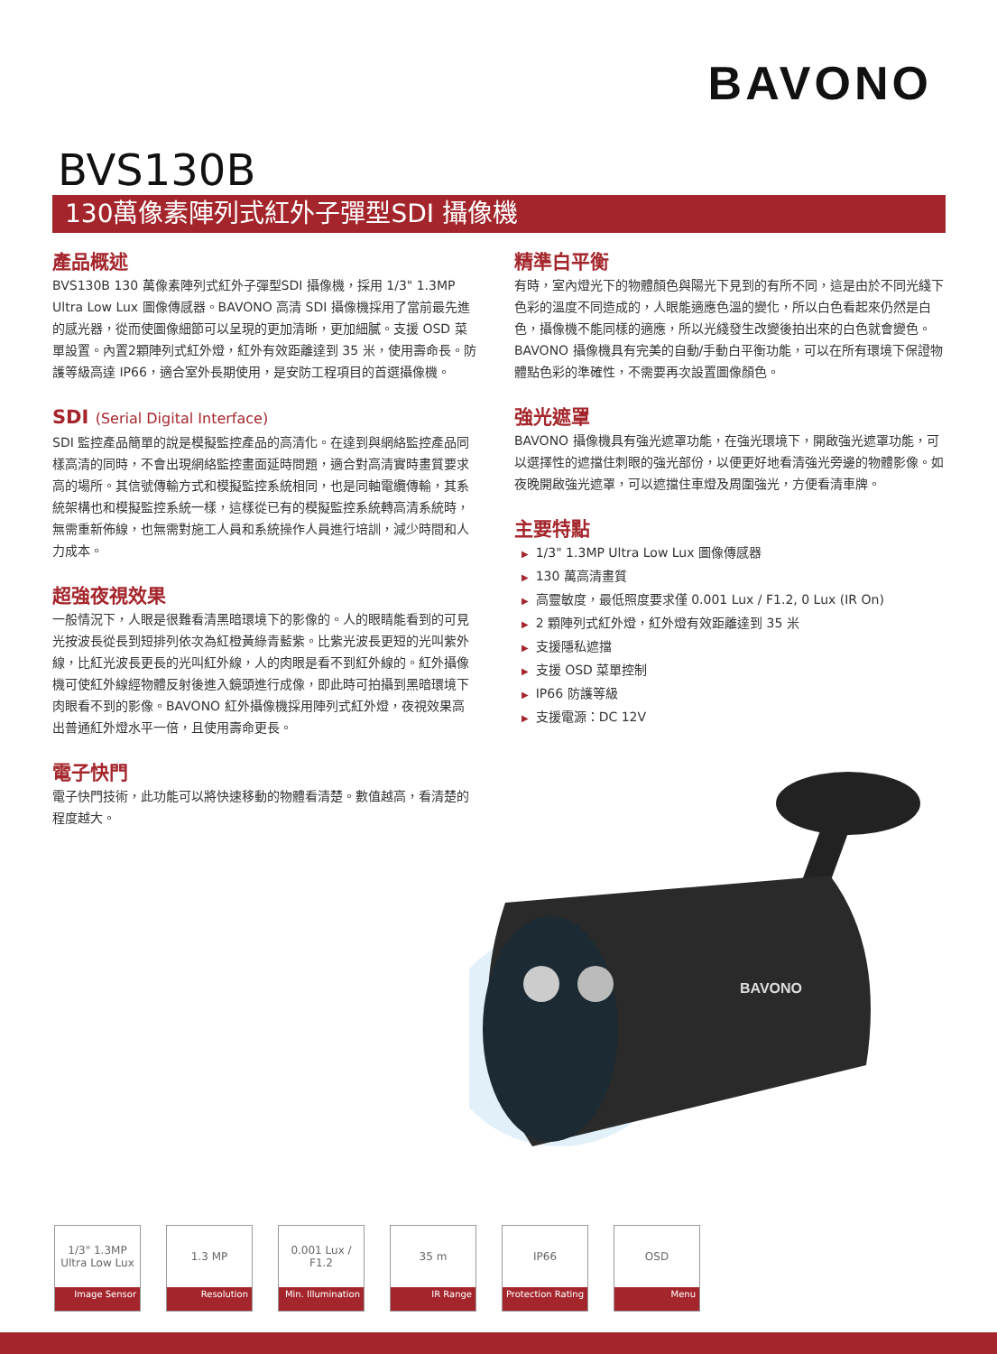BAVONO
BVS130B
130萬像素陣列式紅外子彈型SDI 攝像機
產品概述
BVS130B 130 萬像素陣列式紅外子彈型SDI 攝像機，採用 1/3" 1.3MP Ultra Low Lux 圖像傳感器。BAVONO 高清 SDI 攝像機採用了當前最先進的感光器，從而使圖像細節可以呈現的更加清晰，更加細膩。支援 OSD 菜單設置。內置2顆陣列式紅外燈，紅外有效距離達到 35 米，使用壽命長。防護等級高達 IP66，適合室外長期使用，是安防工程項目的首選攝像機。
SDI (Serial Digital Interface)
SDI 監控產品簡單的說是模擬監控產品的高清化。在達到與網絡監控產品同樣高清的同時，不會出現網絡監控畫面延時問題，適合對高清實時畫質要求高的場所。其信號傳輸方式和模擬監控系統相同，也是同軸電纜傳輸，其系統架構也和模擬監控系統一樣，這樣從已有的模擬監控系統轉高清系統時，無需重新佈線，也無需對施工人員和系統操作人員進行培訓，減少時間和人力成本。
超強夜視效果
一般情況下，人眼是很難看清黑暗環境下的影像的。人的眼睛能看到的可見光按波長從長到短排列依次為紅橙黃綠青藍紫。比紫光波長更短的光叫紫外線，比紅光波長更長的光叫紅外線，人的肉眼是看不到紅外線的。紅外攝像機可使紅外線經物體反射後進入鏡頭進行成像，即此時可拍攝到黑暗環境下肉眼看不到的影像。BAVONO 紅外攝像機採用陣列式紅外燈，夜視效果高出普通紅外燈水平一倍，且使用壽命更長。
電子快門
電子快門技術，此功能可以將快速移動的物體看清楚。數值越高，看清楚的程度越大。
精準白平衡
有時，室內燈光下的物體顏色與陽光下見到的有所不同，這是由於不同光綫下色彩的溫度不同造成的，人眼能適應色溫的變化，所以白色看起來仍然是白色，攝像機不能同樣的適應，所以光綫發生改變後拍出來的白色就會變色。BAVONO 攝像機具有完美的自動/手動白平衡功能，可以在所有環境下保證物體點色彩的準確性，不需要再次設置圖像顏色。
強光遮罩
BAVONO 攝像機具有強光遮罩功能，在強光環境下，開啟強光遮罩功能，可以選擇性的遮擋住刺眼的強光部份，以便更好地看清強光旁邊的物體影像。如夜晚開啟強光遮罩，可以遮擋住車燈及周圍強光，方便看清車牌。
主要特點
▶ 1/3" 1.3MP Ultra Low Lux 圖像傳感器
▶ 130 萬高清畫質
▶ 高靈敏度，最低照度要求僅 0.001 Lux / F1.2, 0 Lux (IR On)
▶ 2 顆陣列式紅外燈，紅外燈有效距離達到 35 米
▶ 支援隱私遮擋
▶ 支援 OSD 菜單控制
▶ IP66 防護等級
▶ 支援電源：DC 12V
BAVONO
1/3" 1.3MP
Ultra Low Lux
Image Sensor
1.3 MP
Resolution
0.001 Lux / F1.2
Min. Illumination
35 m
IR Range
IP66
Protection Rating
OSD
Menu